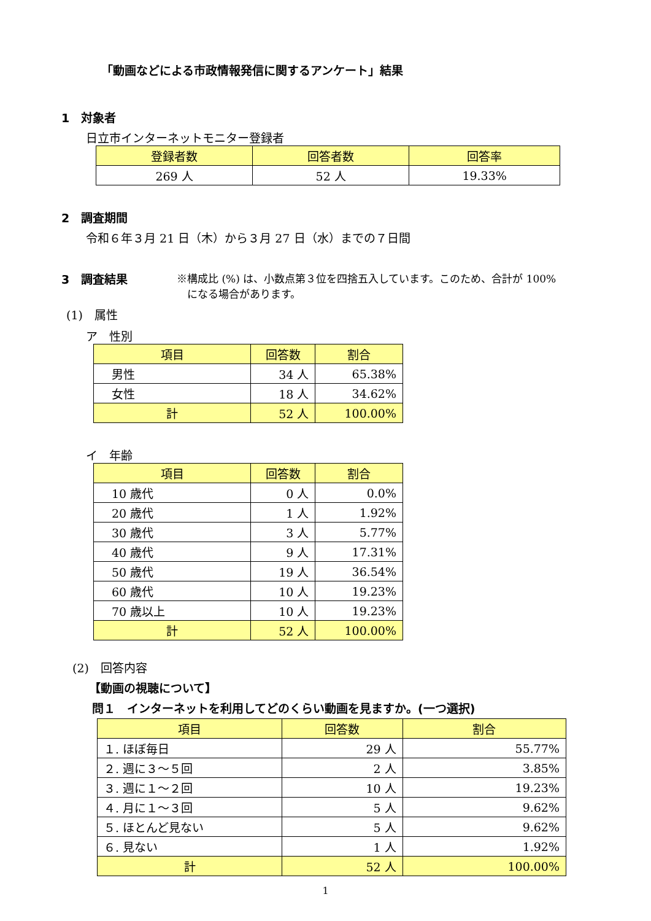「動画などによる市政情報発信に関するアンケート」結果
1　対象者
日立市インターネットモニター登録者
| 登録者数 | 回答者数 | 回答率 |
| --- | --- | --- |
| 269 人 | 52 人 | 19.33% |
2　調査期間
令和６年３月 21 日（木）から３月 27 日（水）までの７日間
3　調査結果 ※構成比 (%) は、小数点第３位を四捨五入しています。このため、合計が 100%
　になる場合があります。
(1)　属性
ア　性別
| 項目 | 回答数 | 割合 |
| --- | --- | --- |
| 男性 | 34 人 | 65.38% |
| 女性 | 18 人 | 34.62% |
| 計 | 52 人 | 100.00% |
イ　年齢
| 項目 | 回答数 | 割合 |
| --- | --- | --- |
| 10 歳代 | 0 人 | 0.0% |
| 20 歳代 | 1 人 | 1.92% |
| 30 歳代 | 3 人 | 5.77% |
| 40 歳代 | 9 人 | 17.31% |
| 50 歳代 | 19 人 | 36.54% |
| 60 歳代 | 10 人 | 19.23% |
| 70 歳以上 | 10 人 | 19.23% |
| 計 | 52 人 | 100.00% |
(2)　回答内容
【動画の視聴について】
問１　インターネットを利用してどのくらい動画を見ますか。(一つ選択)
| 項目 | 回答数 | 割合 |
| --- | --- | --- |
| １. ほぼ毎日 | 29 人 | 55.77% |
| ２. 週に３～５回 | 2 人 | 3.85% |
| ３. 週に１～２回 | 10 人 | 19.23% |
| ４. 月に１～３回 | 5 人 | 9.62% |
| ５. ほとんど見ない | 5 人 | 9.62% |
| ６. 見ない | 1 人 | 1.92% |
| 計 | 52 人 | 100.00% |
1